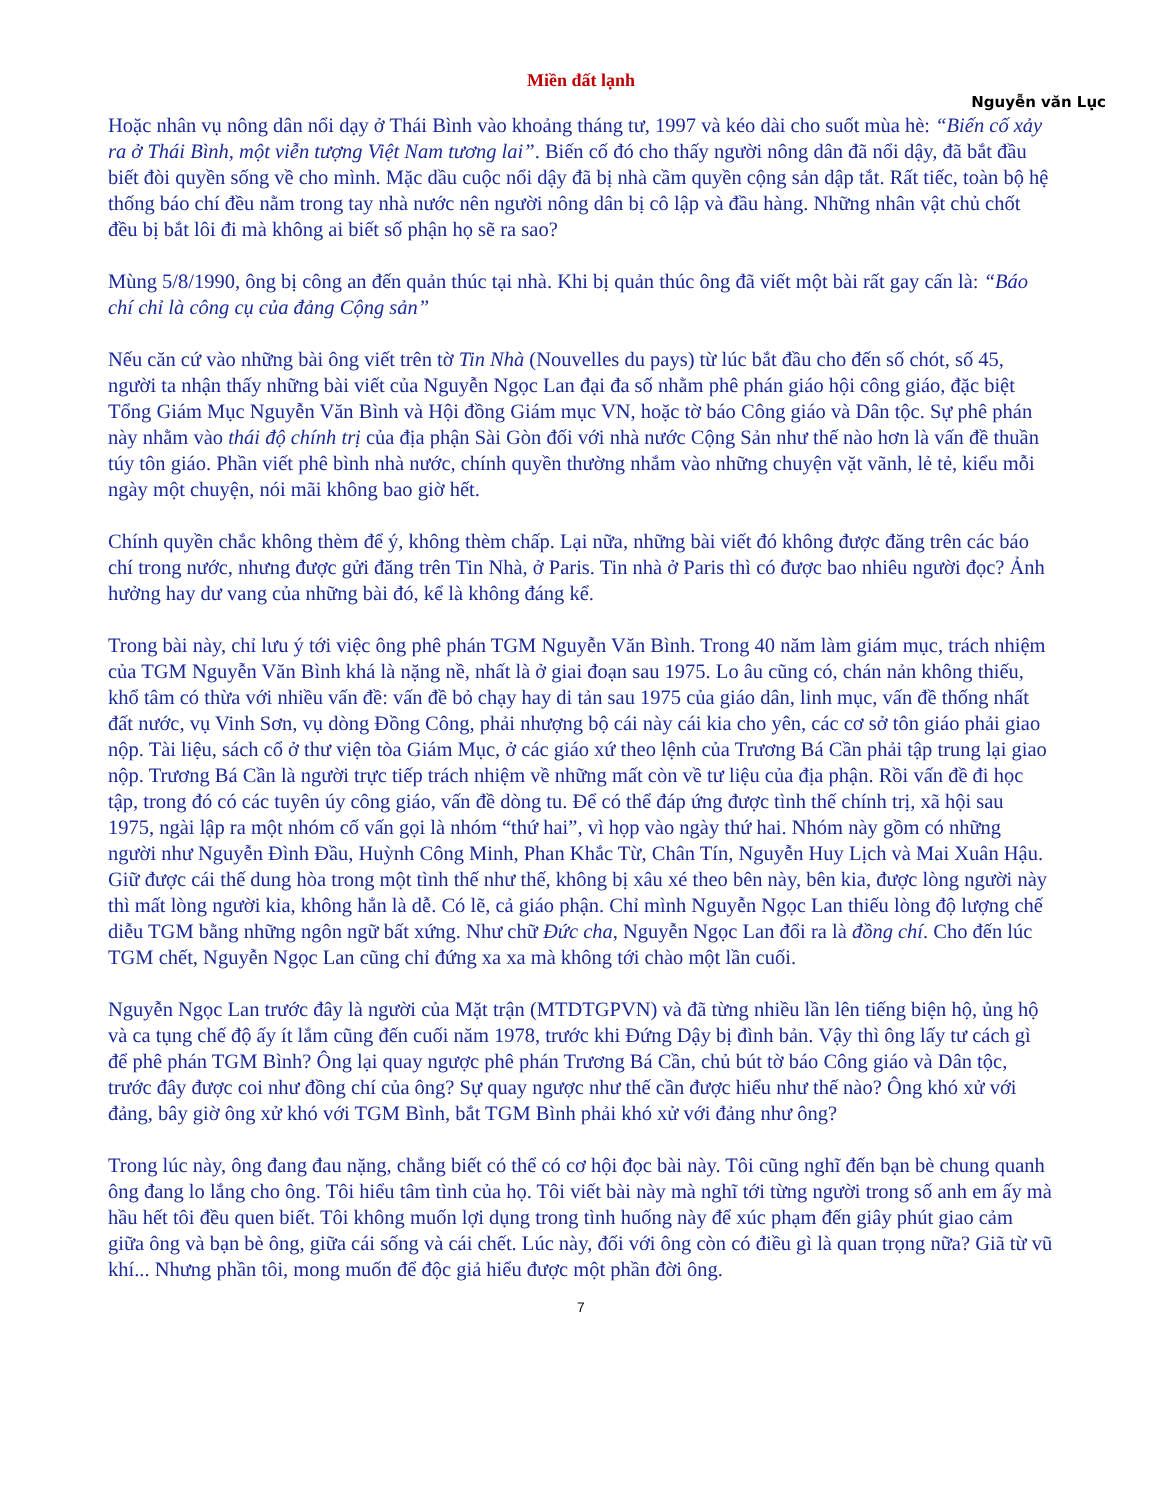Miền đất lạnh
Nguyễn văn Lục
Hoặc nhân vụ nông dân nổi dạy ở Thái Bình vào khoảng tháng tư, 1997 và kéo dài cho suốt mùa hè: “Biến cố xảy ra ở Thái Bình, một viễn tượng Việt Nam tương lai”. Biến cố đó cho thấy người nông dân đã nổi dậy, đã bắt đầu biết đòi quyền sống về cho mình. Mặc dầu cuộc nổi dậy đã bị nhà cầm quyền cộng sản dập tắt. Rất tiếc, toàn bộ hệ thống báo chí đều nằm trong tay nhà nước nên người nông dân bị cô lập và đầu hàng. Những nhân vật chủ chốt đều bị bắt lôi đi mà không ai biết số phận họ sẽ ra sao?
Mùng 5/8/1990, ông bị công an đến quản thúc tại nhà. Khi bị quản thúc ông đã viết một bài rất gay cấn là: “Báo chí chỉ là công cụ của đảng Cộng sản”
Nếu căn cứ vào những bài ông viết trên tờ Tin Nhà (Nouvelles du pays) từ lúc bắt đầu cho đến số chót, số 45, người ta nhận thấy những bài viết của Nguyễn Ngọc Lan đại đa số nhằm phê phán giáo hội công giáo, đặc biệt Tổng Giám Mục Nguyễn Văn Bình và Hội đồng Giám mục VN, hoặc tờ báo Công giáo và Dân tộc. Sự phê phán này nhằm vào thái độ chính trị của địa phận Sài Gòn đối với nhà nước Cộng Sản như thế nào hơn là vấn đề thuần túy tôn giáo. Phần viết phê bình nhà nước, chính quyền thường nhắm vào những chuyện vặt vãnh, lẻ tẻ, kiểu mỗi ngày một chuyện, nói mãi không bao giờ hết.
Chính quyền chắc không thèm để ý, không thèm chấp. Lại nữa, những bài viết đó không được đăng trên các báo chí trong nước, nhưng được gửi đăng trên Tin Nhà, ở Paris. Tin nhà ở Paris thì có được bao nhiêu người đọc? Ảnh hưởng hay dư vang của những bài đó, kể là không đáng kể.
Trong bài này, chỉ lưu ý tới việc ông phê phán TGM Nguyễn Văn Bình. Trong 40 năm làm giám mục, trách nhiệm của TGM Nguyễn Văn Bình khá là nặng nề, nhất là ở giai đoạn sau 1975. Lo âu cũng có, chán nản không thiếu, khổ tâm có thừa với nhiều vấn đề: vấn đề bỏ chạy hay di tản sau 1975 của giáo dân, linh mục, vấn đề thống nhất đất nước, vụ Vinh Sơn, vụ dòng Đồng Công, phải nhượng bộ cái này cái kia cho yên, các cơ sở tôn giáo phải giao nộp. Tài liệu, sách cổ ở thư viện tòa Giám Mục, ở các giáo xứ theo lệnh của Trương Bá Cần phải tập trung lại giao nộp. Trương Bá Cần là người trực tiếp trách nhiệm về những mất còn về tư liệu của địa phận. Rồi vấn đề đi học tập, trong đó có các tuyên úy công giáo, vấn đề dòng tu. Để có thể đáp ứng được tình thế chính trị, xã hội sau 1975, ngài lập ra một nhóm cố vấn gọi là nhóm “thứ hai”, vì họp vào ngày thứ hai. Nhóm này gồm có những người như Nguyễn Đình Đầu, Huỳnh Công Minh, Phan Khắc Từ, Chân Tín, Nguyễn Huy Lịch và Mai Xuân Hậu. Giữ được cái thế dung hòa trong một tình thế như thế, không bị xâu xé theo bên này, bên kia, được lòng người này thì mất lòng người kia, không hẳn là dễ. Có lẽ, cả giáo phận. Chỉ mình Nguyễn Ngọc Lan thiếu lòng độ lượng chế diễu TGM bằng những ngôn ngữ bất xứng. Như chữ Đức cha, Nguyễn Ngọc Lan đổi ra là đồng chí. Cho đến lúc TGM chết, Nguyễn Ngọc Lan cũng chỉ đứng xa xa mà không tới chào một lần cuối.
Nguyễn Ngọc Lan trước đây là người của Mặt trận (MTDTGPVN) và đã từng nhiều lần lên tiếng biện hộ, ủng hộ và ca tụng chế độ ấy ít lắm cũng đến cuối năm 1978, trước khi Đứng Dậy bị đình bản. Vậy thì ông lấy tư cách gì để phê phán TGM Bình? Ông lại quay ngược phê phán Trương Bá Cần, chủ bút tờ báo Công giáo và Dân tộc, trước đây được coi như đồng chí của ông? Sự quay ngược như thế cần được hiểu như thế nào? Ông khó xử với đảng, bây giờ ông xử khó với TGM Bình, bắt TGM Bình phải khó xử với đảng như ông?
Trong lúc này, ông đang đau nặng, chẳng biết có thể có cơ hội đọc bài này. Tôi cũng nghĩ đến bạn bè chung quanh ông đang lo lắng cho ông. Tôi hiểu tâm tình của họ. Tôi viết bài này mà nghĩ tới từng người trong số anh em ấy mà hầu hết tôi đều quen biết. Tôi không muốn lợi dụng trong tình huống này để xúc phạm đến giây phút giao cảm giữa ông và bạn bè ông, giữa cái sống và cái chết. Lúc này, đối với ông còn có điều gì là quan trọng nữa? Giã từ vũ khí... Nhưng phần tôi, mong muốn để độc giả hiểu được một phần đời ông.
7